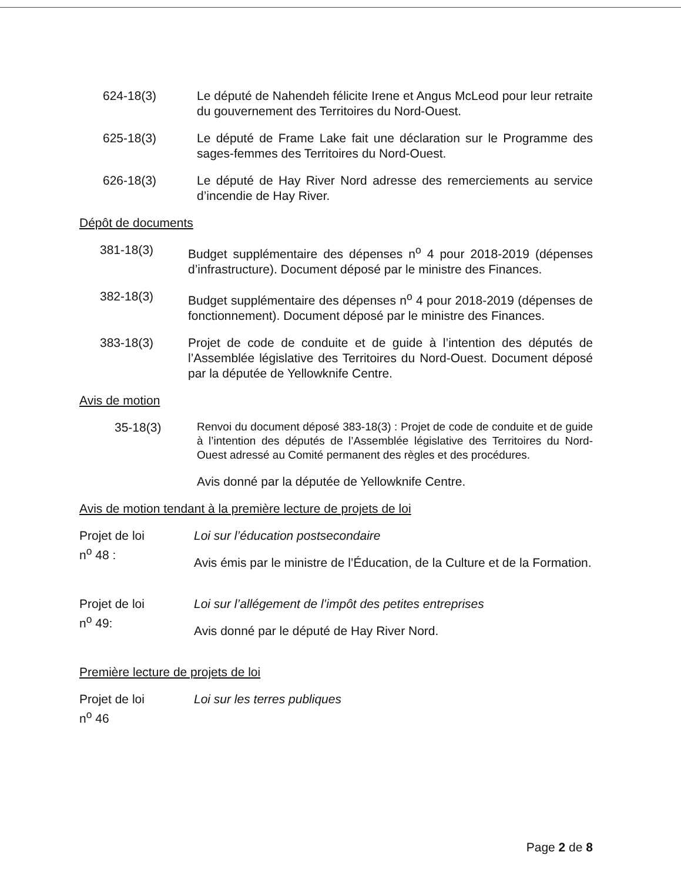624-18(3) Le député de Nahendeh félicite Irene et Angus McLeod pour leur retraite du gouvernement des Territoires du Nord-Ouest.
625-18(3) Le député de Frame Lake fait une déclaration sur le Programme des sages-femmes des Territoires du Nord-Ouest.
626-18(3) Le député de Hay River Nord adresse des remerciements au service d’incendie de Hay River.
Dépôt de documents
381-18(3) Budget supplémentaire des dépenses n<sup>o</sup> 4 pour 2018-2019 (dépenses d’infrastructure). Document déposé par le ministre des Finances.
382-18(3) Budget supplémentaire des dépenses n<sup>o</sup> 4 pour 2018-2019 (dépenses de fonctionnement). Document déposé par le ministre des Finances.
383-18(3) Projet de code de conduite et de guide à l’intention des députés de l’Assemblée législative des Territoires du Nord-Ouest. Document déposé par la députée de Yellowknife Centre.
Avis de motion
35-18(3)
Renvoi du document déposé 383-18(3) : Projet de code de conduite et de guide à l’intention des députés de l’Assemblée législative des Territoires du Nord-Ouest adressé au Comité permanent des règles et des procédures.
Avis donné par la députée de Yellowknife Centre.
Avis de motion tendant à la première lecture de projets de loi
Projet de loi
n<sup>o</sup> 48 :
Loi sur l’éducation postsecondaire
Avis émis par le ministre de l’Éducation, de la Culture et de la Formation.
Projet de loi
n<sup>o</sup> 49:
Loi sur l’allégement de l’impôt des petites entreprises
Avis donné par le député de Hay River Nord.
Première lecture de projets de loi
Projet de loi
n<sup>o</sup> 46
Loi sur les terres publiques
Page 2 de 8